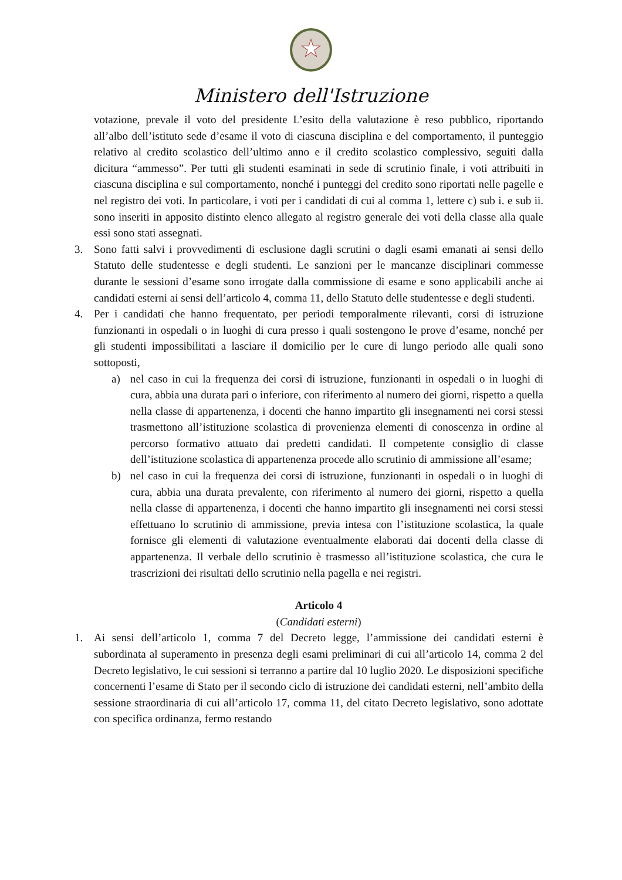★
Ministero dell'Istruzione
votazione, prevale il voto del presidente L’esito della valutazione è reso pubblico, riportando all’albo dell’istituto sede d’esame il voto di ciascuna disciplina e del comportamento, il punteggio relativo al credito scolastico dell’ultimo anno e il credito scolastico complessivo, seguiti dalla dicitura “ammesso”. Per tutti gli studenti esaminati in sede di scrutinio finale, i voti attribuiti in ciascuna disciplina e sul comportamento, nonché i punteggi del credito sono riportati nelle pagelle e nel registro dei voti. In particolare, i voti per i candidati di cui al comma 1, lettere c) sub i. e sub ii. sono inseriti in apposito distinto elenco allegato al registro generale dei voti della classe alla quale essi sono stati assegnati.
3. Sono fatti salvi i provvedimenti di esclusione dagli scrutini o dagli esami emanati ai sensi dello Statuto delle studentesse e degli studenti. Le sanzioni per le mancanze disciplinari commesse durante le sessioni d’esame sono irrogate dalla commissione di esame e sono applicabili anche ai candidati esterni ai sensi dell’articolo 4, comma 11, dello Statuto delle studentesse e degli studenti.
4. Per i candidati che hanno frequentato, per periodi temporalmente rilevanti, corsi di istruzione funzionanti in ospedali o in luoghi di cura presso i quali sostengono le prove d’esame, nonché per gli studenti impossibilitati a lasciare il domicilio per le cure di lungo periodo alle quali sono sottoposti,
a) nel caso in cui la frequenza dei corsi di istruzione, funzionanti in ospedali o in luoghi di cura, abbia una durata pari o inferiore, con riferimento al numero dei giorni, rispetto a quella nella classe di appartenenza, i docenti che hanno impartito gli insegnamenti nei corsi stessi trasmettono all’istituzione scolastica di provenienza elementi di conoscenza in ordine al percorso formativo attuato dai predetti candidati. Il competente consiglio di classe dell’istituzione scolastica di appartenenza procede allo scrutinio di ammissione all’esame;
b) nel caso in cui la frequenza dei corsi di istruzione, funzionanti in ospedali o in luoghi di cura, abbia una durata prevalente, con riferimento al numero dei giorni, rispetto a quella nella classe di appartenenza, i docenti che hanno impartito gli insegnamenti nei corsi stessi effettuano lo scrutinio di ammissione, previa intesa con l’istituzione scolastica, la quale fornisce gli elementi di valutazione eventualmente elaborati dai docenti della classe di appartenenza. Il verbale dello scrutinio è trasmesso all’istituzione scolastica, che cura le trascrizioni dei risultati dello scrutinio nella pagella e nei registri.
Articolo 4
(Candidati esterni)
1. Ai sensi dell’articolo 1, comma 7 del Decreto legge, l’ammissione dei candidati esterni è subordinata al superamento in presenza degli esami preliminari di cui all’articolo 14, comma 2 del Decreto legislativo, le cui sessioni si terranno a partire dal 10 luglio 2020. Le disposizioni specifiche concernenti l’esame di Stato per il secondo ciclo di istruzione dei candidati esterni, nell’ambito della sessione straordinaria di cui all’articolo 17, comma 11, del citato Decreto legislativo, sono adottate con specifica ordinanza, fermo restando